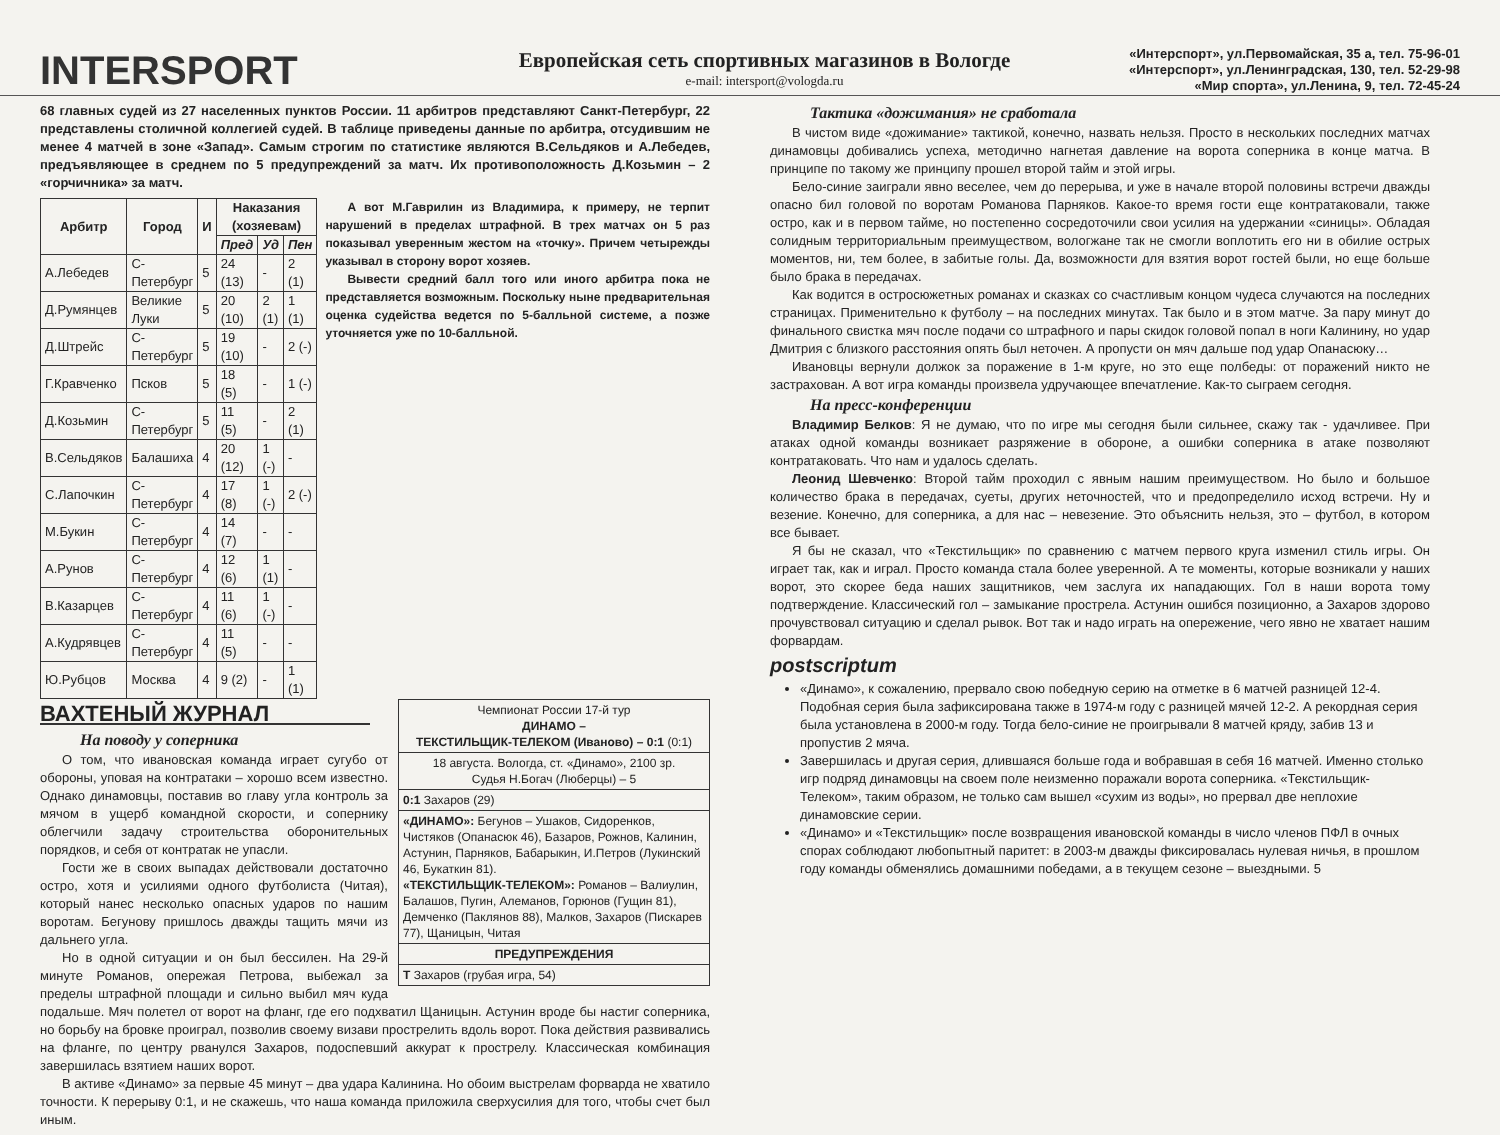INTERSPORT
Европейская сеть спортивных магазинов в Вологде
e-mail: intersport@vologda.ru
«Интерспорт», ул.Первомайская, 35 а, тел. 75-96-01
«Интерспорт», ул.Ленинградская, 130, тел. 52-29-98
«Мир спорта», ул.Ленина, 9, тел. 72-45-24
68 главных судей из 27 населенных пунктов России. 11 арбитров представляют Санкт-Петербург, 22 представлены столичной коллегией судей. В таблице приведены данные по арбитра, отсудившим не менее 4 матчей в зоне «Запад». Самым строгим по статистике являются В.Сельдяков и А.Лебедев, предъявляющее в среднем по 5 предупреждений за матч. Их противоположность Д.Козьмин – 2 «горчичника» за матч.
| Арбитр | Город | И | Наказания (хозяевам) | | |
| --- | --- | --- | --- | --- | --- |
| | | | Пред | Уд | Пен |
| А.Лебедев | С-Петербург | 5 | 24 (13) | - | 2 (1) |
| Д.Румянцев | Великие Луки | 5 | 20 (10) | 2 (1) | 1 (1) |
| Д.Штрейс | С-Петербург | 5 | 19 (10) | - | 2 (-) |
| Г.Кравченко | Псков | 5 | 18 (5) | - | 1 (-) |
| Д.Козьмин | С-Петербург | 5 | 11 (5) | - | 2 (1) |
| В.Сельдяков | Балашиха | 4 | 20 (12) | 1 (-) | - |
| С.Лапочкин | С-Петербург | 4 | 17 (8) | 1 (-) | 2 (-) |
| М.Букин | С-Петербург | 4 | 14 (7) | - | - |
| А.Рунов | С-Петербург | 4 | 12 (6) | 1 (1) | - |
| В.Казарцев | С-Петербург | 4 | 11 (6) | 1 (-) | - |
| А.Кудрявцев | С-Петербург | 4 | 11 (5) | - | - |
| Ю.Рубцов | Москва | 4 | 9 (2) | - | 1 (1) |
А вот М.Гаврилин из Владимира, к примеру, не терпит нарушений в пределах штрафной. В трех матчах он 5 раз показывал уверенным жестом на «точку». Причем четырежды указывал в сторону ворот хозяев.
Вывести средний балл того или иного арбитра пока не представляется возможным. Поскольку ныне предварительная оценка судейства ведется по 5-балльной системе, а позже уточняется уже по 10-балльной.
Чемпионат России 17-й тур
ДИНАМО –
ТЕКСТИЛЬЩИК-ТЕЛЕКОМ (Иваново) – 0:1 (0:1)
18 августа. Вологда, ст. «Динамо», 2100 зр.
Судья Н.Богач (Люберцы) – 5
0:1 Захаров (29)
«ДИНАМО»: Бегунов – Ушаков, Сидоренков, Чистяков (Опанасюк 46), Базаров, Рожнов, Калинин, Астунин, Парняков, Бабарыкин, И.Петров (Лукинский 46, Букаткин 81).
«ТЕКСТИЛЬЩИК-ТЕЛЕКОМ»: Романов – Валиулин, Балашов, Пугин, Алеманов, Горюнов (Гущин 81), Демченко (Паклянов 88), Малков, Захаров (Пискарев 77), Щаницын, Читая
ПРЕДУПРЕЖДЕНИЯ
Т Захаров (грубая игра, 54)
ВАХТЕНЫЙ ЖУРНАЛ
На поводу у соперника
О том, что ивановская команда играет сугубо от обороны, уповая на контратаки – хорошо всем известно. Однако динамовцы, поставив во главу угла контроль за мячом в ущерб командной скорости, и сопернику облегчили задачу строительства оборонительных порядков, и себя от контратак не упасли.
Гости же в своих выпадах действовали достаточно остро, хотя и усилиями одного футболиста (Читая), который нанес несколько опасных ударов по нашим воротам. Бегунову пришлось дважды тащить мячи из дальнего угла.
Но в одной ситуации и он был бессилен. На 29-й минуте Романов, опережая Петрова, выбежал за пределы штрафной площади и сильно выбил мяч куда подальше. Мяч полетел от ворот на фланг, где его подхватил Щаницын. Астунин вроде бы настиг соперника, но борьбу на бровке проиграл, позволив своему визави прострелить вдоль ворот. Пока действия развивались на фланге, по центру рванулся Захаров, подоспевший аккурат к прострелу. Классическая комбинация завершилась взятием наших ворот.
В активе «Динамо» за первые 45 минут – два удара Калинина. Но обоим выстрелам форварда не хватило точности. К перерыву 0:1, и не скажешь, что наша команда приложила сверхусилия для того, чтобы счет был иным.
Тактика «дожимания» не сработала
В чистом виде «дожимание» тактикой, конечно, назвать нельзя. Просто в нескольких последних матчах динамовцы добивались успеха, методично нагнетая давление на ворота соперника в конце матча. В принципе по такому же принципу прошел второй тайм и этой игры.
Бело-синие заиграли явно веселее, чем до перерыва, и уже в начале второй половины встречи дважды опасно бил головой по воротам Романова Парняков. Какое-то время гости еще контратаковали, также остро, как и в первом тайме, но постепенно сосредоточили свои усилия на удержании «синицы». Обладая солидным территориальным преимуществом, вологжане так не смогли воплотить его ни в обилие острых моментов, ни, тем более, в забитые голы. Да, возможности для взятия ворот гостей были, но еще больше было брака в передачах.
Как водится в остросюжетных романах и сказках со счастливым концом чудеса случаются на последних страницах. Применительно к футболу – на последних минутах. Так было и в этом матче. За пару минут до финального свистка мяч после подачи со штрафного и пары скидок головой попал в ноги Калинину, но удар Дмитрия с близкого расстояния опять был неточен. А пропусти он мяч дальше под удар Опанасюку…
Ивановцы вернули должок за поражение в 1-м круге, но это еще полбеды: от поражений никто не застрахован. А вот игра команды произвела удручающее впечатление. Как-то сыграем сегодня.
На пресс-конференции
Владимир Белков: Я не думаю, что по игре мы сегодня были сильнее, скажу так - удачливее. При атаках одной команды возникает разряжение в обороне, а ошибки соперника в атаке позволяют контратаковать. Что нам и удалось сделать.
Леонид Шевченко: Второй тайм проходил с явным нашим преимуществом. Но было и большое количество брака в передачах, суеты, других неточностей, что и предопределило исход встречи. Ну и везение. Конечно, для соперника, а для нас – невезение. Это объяснить нельзя, это – футбол, в котором все бывает.
Я бы не сказал, что «Текстильщик» по сравнению с матчем первого круга изменил стиль игры. Он играет так, как и играл. Просто команда стала более уверенной. А те моменты, которые возникали у наших ворот, это скорее беда наших защитников, чем заслуга их нападающих. Гол в наши ворота тому подтверждение. Классический гол – замыкание прострела. Астунин ошибся позиционно, а Захаров здорово прочувствовал ситуацию и сделал рывок. Вот так и надо играть на опережение, чего явно не хватает нашим форвардам.
postscriptum
«Динамо», к сожалению, прервало свою победную серию на отметке в 6 матчей разницей 12-4. Подобная серия была зафиксирована также в 1974-м году с разницей мячей 12-2. А рекордная серия была установлена в 2000-м году. Тогда бело-синие не проигрывали 8 матчей кряду, забив 13 и пропустив 2 мяча.
Завершилась и другая серия, длившаяся больше года и вобравшая в себя 16 матчей. Именно столько игр подряд динамовцы на своем поле неизменно поражали ворота соперника. «Текстильщик-Телеком», таким образом, не только сам вышел «сухим из воды», но прервал две неплохие динамовские серии.
«Динамо» и «Текстильщик» после возвращения ивановской команды в число членов ПФЛ в очных спорах соблюдают любопытный паритет: в 2003-м дважды фиксировалась нулевая ничья, в прошлом году команды обменялись домашними победами, а в текущем сезоне – выездными. 5